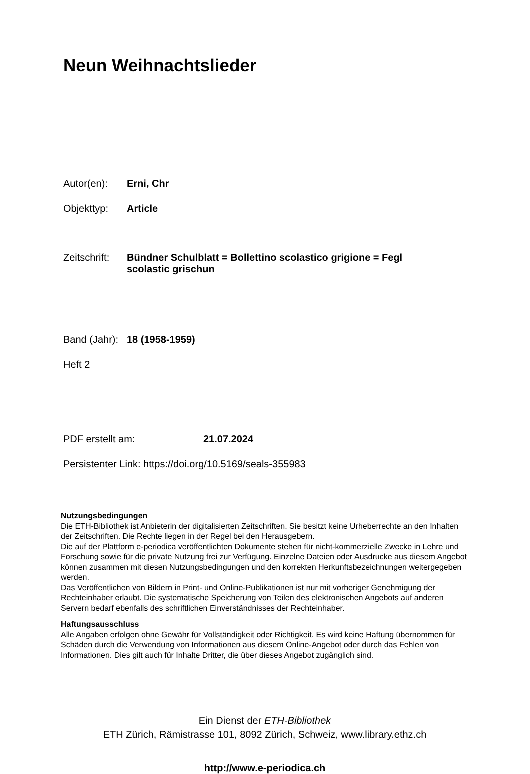Neun Weihnachtslieder
Autor(en): Erni, Chr
Objekttyp: Article
Zeitschrift: Bündner Schulblatt = Bollettino scolastico grigione = Fegl scolastic grischun
Band (Jahr): 18 (1958-1959)
Heft 2
PDF erstellt am: 21.07.2024
Persistenter Link: https://doi.org/10.5169/seals-355983
Nutzungsbedingungen
Die ETH-Bibliothek ist Anbieterin der digitalisierten Zeitschriften. Sie besitzt keine Urheberrechte an den Inhalten der Zeitschriften. Die Rechte liegen in der Regel bei den Herausgebern.
Die auf der Plattform e-periodica veröffentlichten Dokumente stehen für nicht-kommerzielle Zwecke in Lehre und Forschung sowie für die private Nutzung frei zur Verfügung. Einzelne Dateien oder Ausdrucke aus diesem Angebot können zusammen mit diesen Nutzungsbedingungen und den korrekten Herkunftsbezeichnungen weitergegeben werden.
Das Veröffentlichen von Bildern in Print- und Online-Publikationen ist nur mit vorheriger Genehmigung der Rechteinhaber erlaubt. Die systematische Speicherung von Teilen des elektronischen Angebots auf anderen Servern bedarf ebenfalls des schriftlichen Einverständnisses der Rechteinhaber.
Haftungsausschluss
Alle Angaben erfolgen ohne Gewähr für Vollständigkeit oder Richtigkeit. Es wird keine Haftung übernommen für Schäden durch die Verwendung von Informationen aus diesem Online-Angebot oder durch das Fehlen von Informationen. Dies gilt auch für Inhalte Dritter, die über dieses Angebot zugänglich sind.
Ein Dienst der ETH-Bibliothek
ETH Zürich, Rämistrasse 101, 8092 Zürich, Schweiz, www.library.ethz.ch
http://www.e-periodica.ch